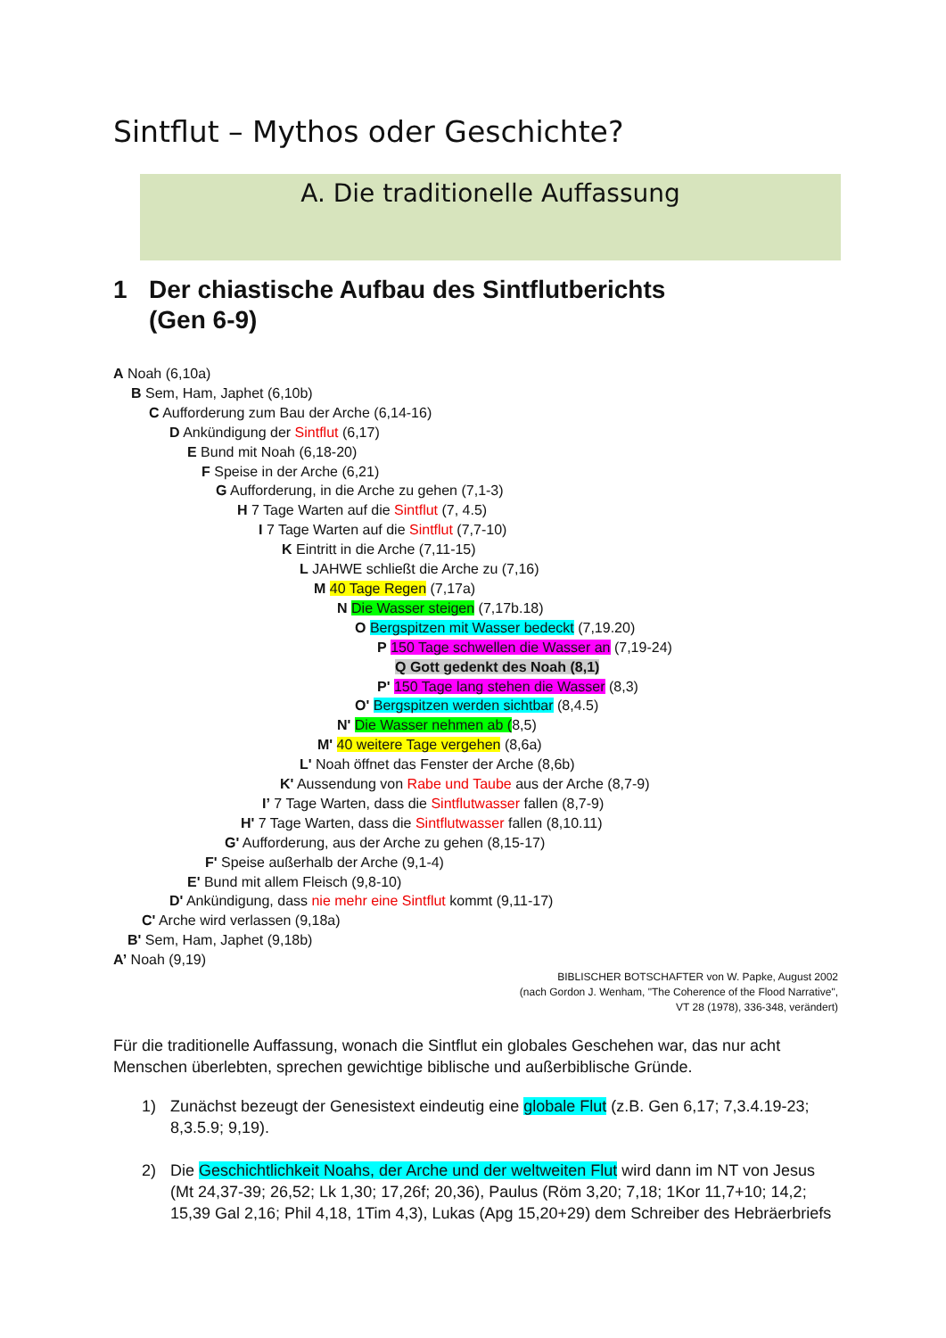Sintflut – Mythos oder Geschichte?
A. Die traditionelle Auffassung
1 Der chiastische Aufbau des Sintflutberichts
(Gen 6-9)
A Noah (6,10a)
B Sem, Ham, Japhet (6,10b)
C Aufforderung zum Bau der Arche (6,14-16)
D Ankündigung der Sintflut (6,17)
E Bund mit Noah (6,18-20)
F Speise in der Arche (6,21)
G Aufforderung, in die Arche zu gehen (7,1-3)
H 7 Tage Warten auf die Sintflut (7, 4.5)
I 7 Tage Warten auf die Sintflut (7,7-10)
K Eintritt in die Arche (7,11-15)
L JAHWE schließt die Arche zu (7,16)
M 40 Tage Regen (7,17a)
N Die Wasser steigen (7,17b.18)
O Bergspitzen mit Wasser bedeckt (7,19.20)
P 150 Tage schwellen die Wasser an (7,19-24)
Q Gott gedenkt des Noah (8,1)
P' 150 Tage lang stehen die Wasser (8,3)
O' Bergspitzen werden sichtbar (8,4.5)
N' Die Wasser nehmen ab (8,5)
M' 40 weitere Tage vergehen (8,6a)
L' Noah öffnet das Fenster der Arche (8,6b)
K' Aussendung von Rabe und Taube aus der Arche (8,7-9)
I’ 7 Tage Warten, dass die Sintflutwasser fallen (8,7-9)
H' 7 Tage Warten, dass die Sintflutwasser fallen (8,10.11)
G' Aufforderung, aus der Arche zu gehen (8,15-17)
F' Speise außerhalb der Arche (9,1-4)
E' Bund mit allem Fleisch (9,8-10)
D' Ankündigung, dass nie mehr eine Sintflut kommt (9,11-17)
C' Arche wird verlassen (9,18a)
B' Sem, Ham, Japhet (9,18b)
A’ Noah (9,19)
BIBLISCHER BOTSCHAFTER von W. Papke, August 2002
(nach Gordon J. Wenham, "The Coherence of the Flood Narrative",
VT 28 (1978), 336-348, verändert)
Für die traditionelle Auffassung, wonach die Sintflut ein globales Geschehen war, das nur acht Menschen überlebten, sprechen gewichtige biblische und außerbiblische Gründe.
1) Zunächst bezeugt der Genesistext eindeutig eine globale Flut (z.B. Gen 6,17; 7,3.4.19-23; 8,3.5.9; 9,19).
2) Die Geschichtlichkeit Noahs, der Arche und der weltweiten Flut wird dann im NT von Jesus (Mt 24,37-39; 26,52; Lk 1,30; 17,26f; 20,36), Paulus (Röm 3,20; 7,18; 1Kor 11,7+10; 14,2; 15,39 Gal 2,16; Phil 4,18, 1Tim 4,3), Lukas (Apg 15,20+29) dem Schreiber des Hebräerbriefs